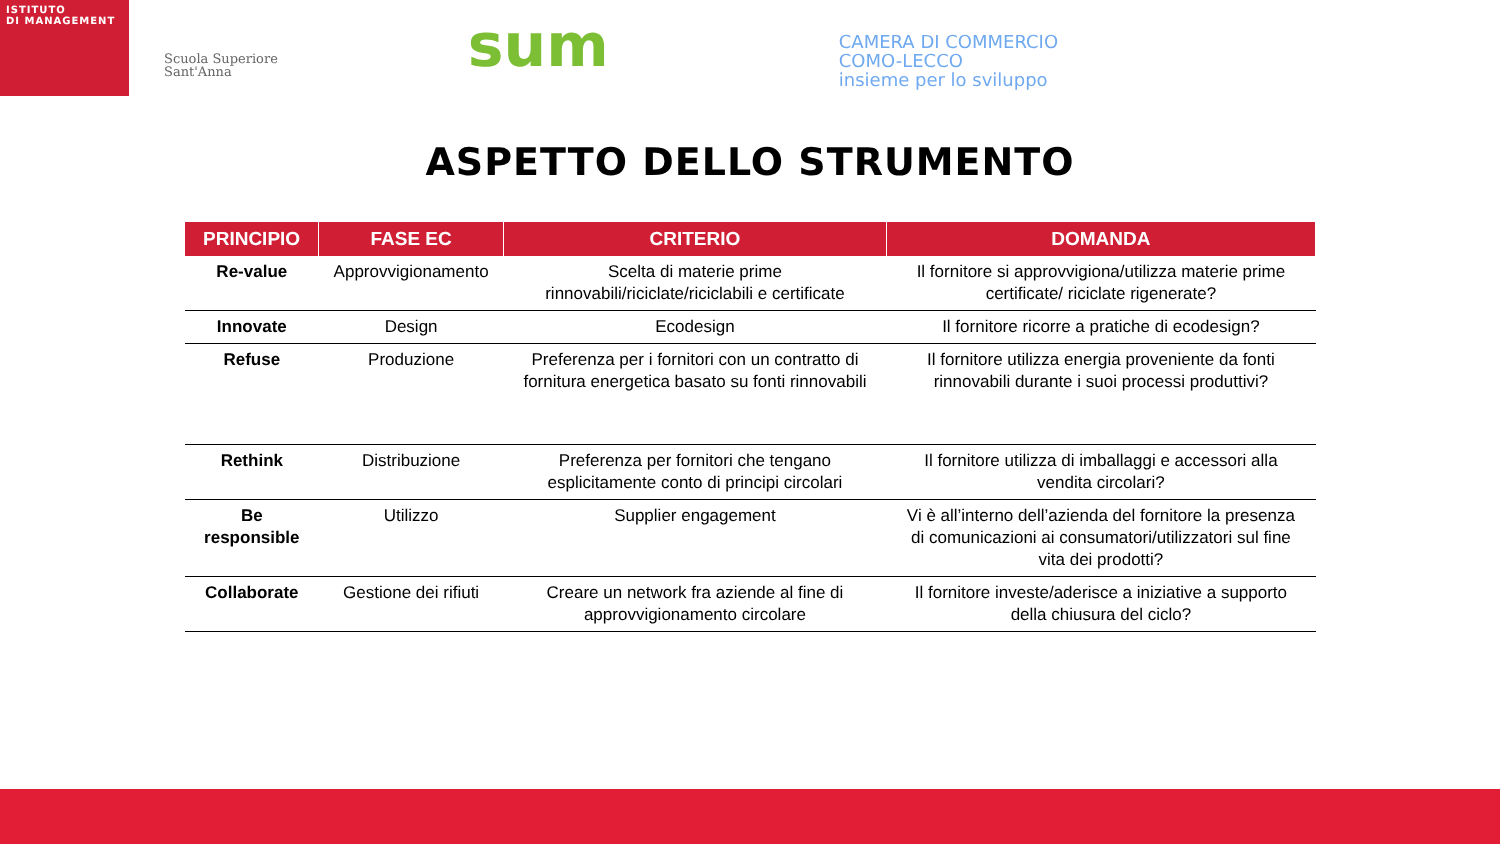ISTITUTO
DI MANAGEMENT
Scuola Superiore
Sant'Anna
sum
CAMERA DI COMMERCIO
COMO-LECCO
insieme per lo sviluppo
ASPETTO DELLO STRUMENTO
| PRINCIPIO | FASE EC | CRITERIO | DOMANDA |
| --- | --- | --- | --- |
| Re-value | Approvvigionamento | Scelta di materie prime rinnovabili/riciclate/riciclabili e certificate | Il fornitore si approvvigiona/utilizza materie prime certificate/ riciclate rigenerate? |
| Innovate | Design | Ecodesign | Il fornitore ricorre a pratiche di ecodesign? |
| Refuse | Produzione | Preferenza per i fornitori con un contratto di fornitura energetica basato su fonti rinnovabili | Il fornitore utilizza energia proveniente da fonti rinnovabili durante i suoi processi produttivi? |
| Rethink | Distribuzione | Preferenza per fornitori che tengano esplicitamente conto di principi circolari | Il fornitore utilizza di imballaggi e accessori alla vendita circolari? |
| Be responsible | Utilizzo | Supplier engagement | Vi è all’interno dell’azienda del fornitore la presenza di comunicazioni ai consumatori/utilizzatori sul fine vita dei prodotti? |
| Collaborate | Gestione dei rifiuti | Creare un network fra aziende al fine di approvvigionamento circolare | Il fornitore investe/aderisce a iniziative a supporto della chiusura del ciclo? |